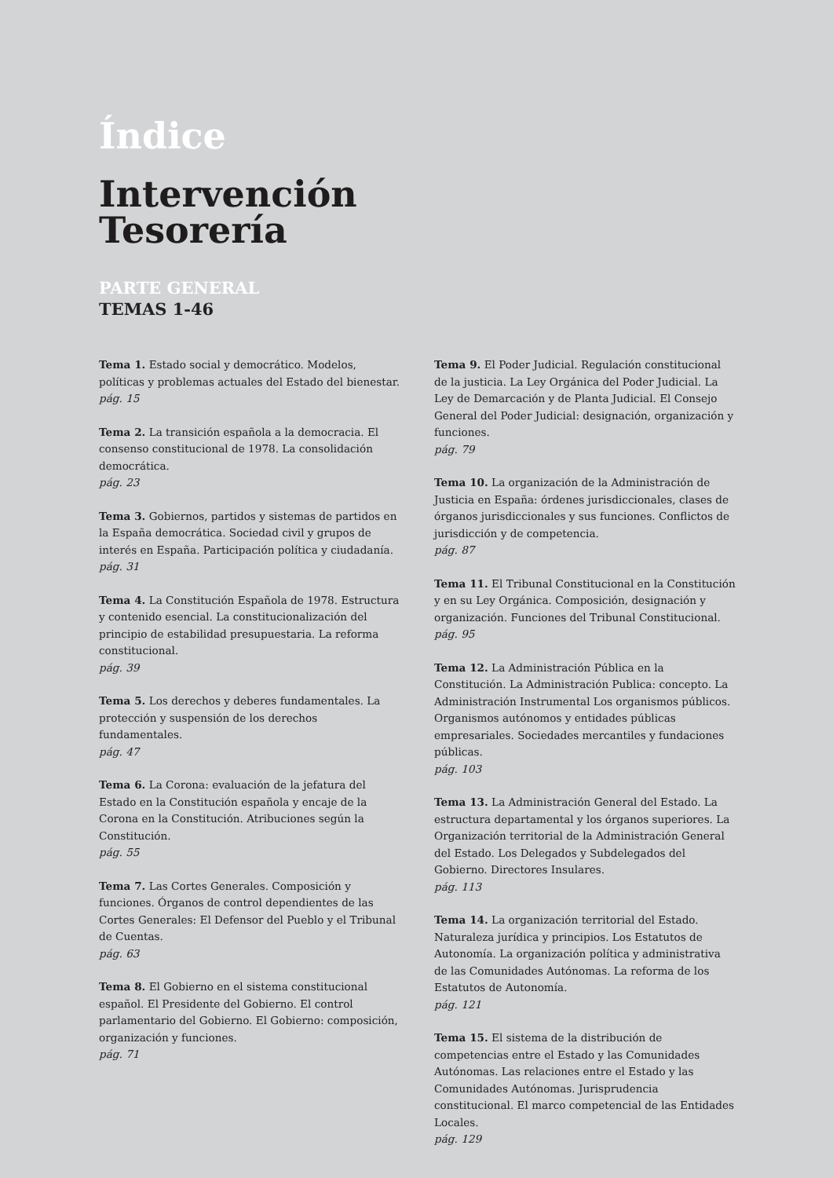Índice
Intervención
Tesorería
PARTE GENERAL
TEMAS 1-46
Tema 1. Estado social y democrático. Modelos, políticas y problemas actuales del Estado del bienestar.
pág. 15
Tema 2. La transición española a la democracia. El consenso constitucional de 1978. La consolidación democrática.
pág. 23
Tema 3. Gobiernos, partidos y sistemas de partidos en la España democrática. Sociedad civil y grupos de interés en España. Participación política y ciudadanía.
pág. 31
Tema 4. La Constitución Española de 1978. Estructura y contenido esencial. La constitucionalización del principio de estabilidad presupuestaria. La reforma constitucional.
pág. 39
Tema 5. Los derechos y deberes fundamentales. La protección y suspensión de los derechos fundamentales.
pág. 47
Tema 6. La Corona: evaluación de la jefatura del Estado en la Constitución española y encaje de la Corona en la Constitución. Atribuciones según la Constitución.
pág. 55
Tema 7. Las Cortes Generales. Composición y funciones. Órganos de control dependientes de las Cortes Generales: El Defensor del Pueblo y el Tribunal de Cuentas.
pág. 63
Tema 8. El Gobierno en el sistema constitucional español. El Presidente del Gobierno. El control parlamentario del Gobierno. El Gobierno: composición, organización y funciones.
pág. 71
Tema 9. El Poder Judicial. Regulación constitucional de la justicia. La Ley Orgánica del Poder Judicial. La Ley de Demarcación y de Planta Judicial. El Consejo General del Poder Judicial: designación, organización y funciones.
pág. 79
Tema 10. La organización de la Administración de Justicia en España: órdenes jurisdiccionales, clases de órganos jurisdiccionales y sus funciones. Conflictos de jurisdicción y de competencia.
pág. 87
Tema 11. El Tribunal Constitucional en la Constitución y en su Ley Orgánica. Composición, designación y organización. Funciones del Tribunal Constitucional.
pág. 95
Tema 12. La Administración Pública en la Constitución. La Administración Publica: concepto. La Administración Instrumental Los organismos públicos. Organismos autónomos y entidades públicas empresariales. Sociedades mercantiles y fundaciones públicas.
pág. 103
Tema 13. La Administración General del Estado. La estructura departamental y los órganos superiores. La Organización territorial de la Administración General del Estado. Los Delegados y Subdelegados del Gobierno. Directores Insulares.
pág. 113
Tema 14. La organización territorial del Estado. Naturaleza jurídica y principios. Los Estatutos de Autonomía. La organización política y administrativa de las Comunidades Autónomas. La reforma de los Estatutos de Autonomía.
pág. 121
Tema 15. El sistema de la distribución de competencias entre el Estado y las Comunidades Autónomas. Las relaciones entre el Estado y las Comunidades Autónomas. Jurisprudencia constitucional. El marco competencial de las Entidades Locales.
pág. 129